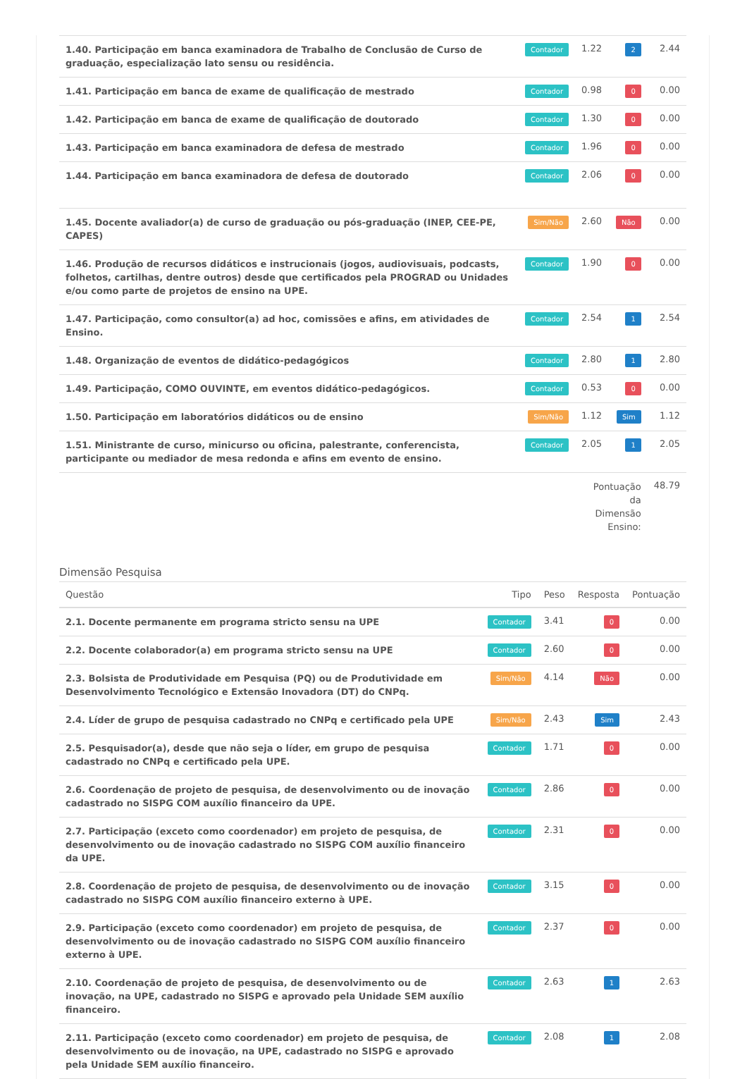| 1.40. Participação em banca examinadora de Trabalho de Conclusão de Curso de graduação, especialização lato sensu ou residência. | Contador | 1.22 | 2 | 2.44 |
| 1.41. Participação em banca de exame de qualificação de mestrado | Contador | 0.98 | 0 | 0.00 |
| 1.42. Participação em banca de exame de qualificação de doutorado | Contador | 1.30 | 0 | 0.00 |
| 1.43. Participação em banca examinadora de defesa de mestrado | Contador | 1.96 | 0 | 0.00 |
| 1.44. Participação em banca examinadora de defesa de doutorado | Contador | 2.06 | 0 | 0.00 |
| 1.45. Docente avaliador(a) de curso de graduação ou pós-graduação (INEP, CEE-PE, CAPES) | Sim/Não | 2.60 | Não | 0.00 |
| 1.46. Produção de recursos didáticos e instrucionais (jogos, audiovisuais, podcasts, folhetos, cartilhas, dentre outros) desde que certificados pela PROGRAD ou Unidades e/ou como parte de projetos de ensino na UPE. | Contador | 1.90 | 0 | 0.00 |
| 1.47. Participação, como consultor(a) ad hoc, comissões e afins, em atividades de Ensino. | Contador | 2.54 | 1 | 2.54 |
| 1.48. Organização de eventos de didático-pedagógicos | Contador | 2.80 | 1 | 2.80 |
| 1.49. Participação, COMO OUVINTE, em eventos didático-pedagógicos. | Contador | 0.53 | 0 | 0.00 |
| 1.50. Participação em laboratórios didáticos ou de ensino | Sim/Não | 1.12 | Sim | 1.12 |
| 1.51. Ministrante de curso, minicurso ou oficina, palestrante, conferencista, participante ou mediador de mesa redonda e afins em evento de ensino. | Contador | 2.05 | 1 | 2.05 |
| | | Pontuação da Dimensão Ensino: | | 48.79 |
Dimensão Pesquisa
| Questão | Tipo | Peso | Resposta | Pontuação |
| --- | --- | --- | --- | --- |
| 2.1. Docente permanente em programa stricto sensu na UPE | Contador | 3.41 | 0 | 0.00 |
| 2.2. Docente colaborador(a) em programa stricto sensu na UPE | Contador | 2.60 | 0 | 0.00 |
| 2.3. Bolsista de Produtividade em Pesquisa (PQ) ou de Produtividade em Desenvolvimento Tecnológico e Extensão Inovadora (DT) do CNPq. | Sim/Não | 4.14 | Não | 0.00 |
| 2.4. Líder de grupo de pesquisa cadastrado no CNPq e certificado pela UPE | Sim/Não | 2.43 | Sim | 2.43 |
| 2.5. Pesquisador(a), desde que não seja o líder, em grupo de pesquisa cadastrado no CNPq e certificado pela UPE. | Contador | 1.71 | 0 | 0.00 |
| 2.6. Coordenação de projeto de pesquisa, de desenvolvimento ou de inovação cadastrado no SISPG COM auxílio financeiro da UPE. | Contador | 2.86 | 0 | 0.00 |
| 2.7. Participação (exceto como coordenador) em projeto de pesquisa, de desenvolvimento ou de inovação cadastrado no SISPG COM auxílio financeiro da UPE. | Contador | 2.31 | 0 | 0.00 |
| 2.8. Coordenação de projeto de pesquisa, de desenvolvimento ou de inovação cadastrado no SISPG COM auxílio financeiro externo à UPE. | Contador | 3.15 | 0 | 0.00 |
| 2.9. Participação (exceto como coordenador) em projeto de pesquisa, de desenvolvimento ou de inovação cadastrado no SISPG COM auxílio financeiro externo à UPE. | Contador | 2.37 | 0 | 0.00 |
| 2.10. Coordenação de projeto de pesquisa, de desenvolvimento ou de inovação, na UPE, cadastrado no SISPG e aprovado pela Unidade SEM auxílio financeiro. | Contador | 2.63 | 1 | 2.63 |
| 2.11. Participação (exceto como coordenador) em projeto de pesquisa, de desenvolvimento ou de inovação, na UPE, cadastrado no SISPG e aprovado pela Unidade SEM auxílio financeiro. | Contador | 2.08 | 1 | 2.08 |